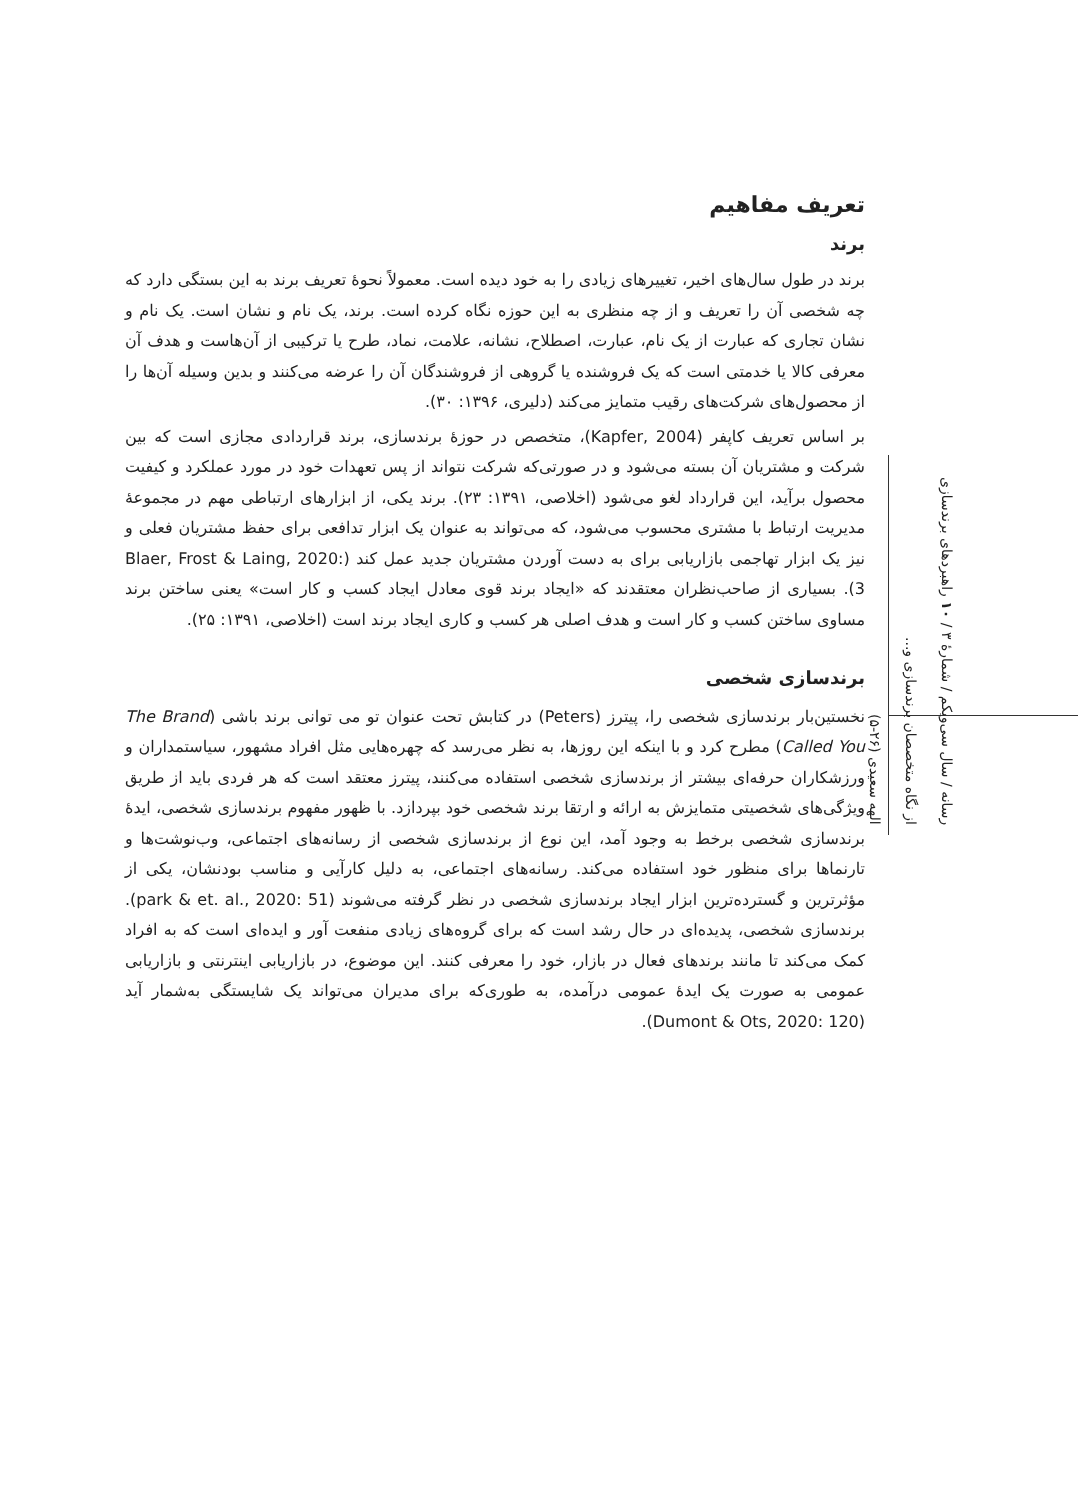تعریف مفاهیم
برند
برند در طول سال‌های اخیر، تغییرهای زیادی را به خود دیده است. معمولاً نحوهٔ تعریف برند به این بستگی دارد که چه شخصی آن را تعریف و از چه منظری به این حوزه نگاه کرده است. برند، یک نام و نشان است. یک نام و نشان تجاری که عبارت از یک نام، عبارت، اصطلاح، نشانه، علامت، نماد، طرح یا ترکیبی از آن‌هاست و هدف آن معرفی کالا یا خدمتی است که یک فروشنده یا گروهی از فروشندگان آن را عرضه می‌کنند و بدین وسیله آن‌ها را از محصول‌های شرکت‌های رقیب متمایز می‌کند (دلیری، ۱۳۹۶: ۳۰).
بر اساس تعریف کاپفر (Kapfer, 2004)، متخصص در حوزهٔ برندسازی، برند قراردادی مجازی است که بین شرکت و مشتریان آن بسته می‌شود و در صورتی‌که شرکت نتواند از پس تعهدات خود در مورد عملکرد و کیفیت محصول برآید، این قرارداد لغو می‌شود (اخلاصی، ۱۳۹۱: ۲۳). برند یکی، از ابزارهای ارتباطی مهم در مجموعهٔ مدیریت ارتباط با مشتری محسوب می‌شود، که می‌تواند به عنوان یک ابزار تدافعی برای حفظ مشتریان فعلی و نیز یک ابزار تهاجمی بازاریابی برای به دست آوردن مشتریان جدید عمل کند (Blaer, Frost & Laing, 2020: 3). بسیاری از صاحب‌نظران معتقدند که «ایجاد برند قوی معادل ایجاد کسب و کار است» یعنی ساختن برند مساوی ساختن کسب و کار است و هدف اصلی هر کسب و کاری ایجاد برند است (اخلاصی، ۱۳۹۱: ۲۵).
برندسازی شخصی
نخستین‌بار برندسازی شخصی را، پیترز (Peters) در کتابش تحت عنوان تو می توانی برند باشی (The Brand Called You) مطرح کرد و با اینکه این روزها، به نظر می‌رسد که چهره‌هایی مثل افراد مشهور، سیاستمداران و ورزشکاران حرفه‌ای بیشتر از برندسازی شخصی استفاده می‌کنند، پیترز معتقد است که هر فردی باید از طریق ویژگی‌های شخصیتی متمایزش به ارائه و ارتقا برند شخصی خود بپردازد. با ظهور مفهوم برندسازی شخصی، ایدهٔ برندسازی شخصی برخط به وجود آمد، این نوع از برندسازی شخصی از رسانه‌های اجتماعی، وب‌نوشت‌ها و تارنماها برای منظور خود استفاده می‌کند. رسانه‌های اجتماعی، به دلیل کارآیی و مناسب بودنشان، یکی از مؤثرترین و گسترده‌ترین ابزار ایجاد برندسازی شخصی در نظر گرفته می‌شوند (park & et. al., 2020: 51). برندسازی شخصی، پدیده‌ای در حال رشد است که برای گروه‌های زیادی منفعت آور و ایده‌ای است که به افراد کمک می‌کند تا مانند برندهای فعال در بازار، خود را معرفی کنند. این موضوع، در بازاریابی اینترنتی و بازاریابی عمومی به صورت یک ایدهٔ عمومی درآمده، به طوری‌که برای مدیران می‌تواند یک شایستگی به‌شمار آید (Dumont & Ots, 2020: 120).
رسانه / سال سی‌ویکم / شمارهٔ ۳ / ۱۰ راهبردهای برندسازی از نگاه متخصصان برندسازی و...
الهه سعیدی (۲۶-۵)